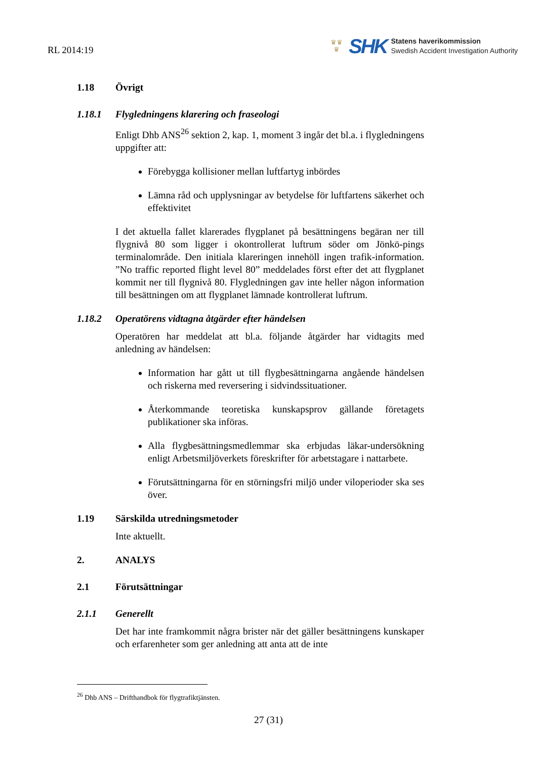RL 2014:19
♛♛
♛
SHK
Statens haverikommission
Swedish Accident Investigation Authority
1.18 Övrigt
1.18.1 Flygledningens klarering och fraseologi
Enligt Dhb ANS<sup>26</sup> sektion 2, kap. 1, moment 3 ingår det bl.a. i flygledningens uppgifter att:
Förebygga kollisioner mellan luftfartyg inbördes
Lämna råd och upplysningar av betydelse för luftfartens säkerhet och effektivitet
I det aktuella fallet klarerades flygplanet på besättningens begäran ner till flygnivå 80 som ligger i okontrollerat luftrum söder om Jönkö-pings terminalområde. Den initiala klareringen innehöll ingen trafik-information. ”No traffic reported flight level 80” meddelades först efter det att flygplanet kommit ner till flygnivå 80. Flygledningen gav inte heller någon information till besättningen om att flygplanet lämnade kontrollerat luftrum.
1.18.2 Operatörens vidtagna åtgärder efter händelsen
Operatören har meddelat att bl.a. följande åtgärder har vidtagits med anledning av händelsen:
Information har gått ut till flygbesättningarna angående händelsen och riskerna med reversering i sidvindssituationer.
Återkommande teoretiska kunskapsprov gällande företagets publikationer ska införas.
Alla flygbesättningsmedlemmar ska erbjudas läkar-undersökning enligt Arbetsmiljöverkets föreskrifter för arbetstagare i nattarbete.
Förutsättningarna för en störningsfri miljö under viloperioder ska ses över.
1.19 Särskilda utredningsmetoder
Inte aktuellt.
2. ANALYS
2.1 Förutsättningar
2.1.1 Generellt
Det har inte framkommit några brister när det gäller besättningens kunskaper och erfarenheter som ger anledning att anta att de inte
<sup>26</sup> Dhb ANS – Drifthandbok för flygtrafiktjänsten.
27 (31)